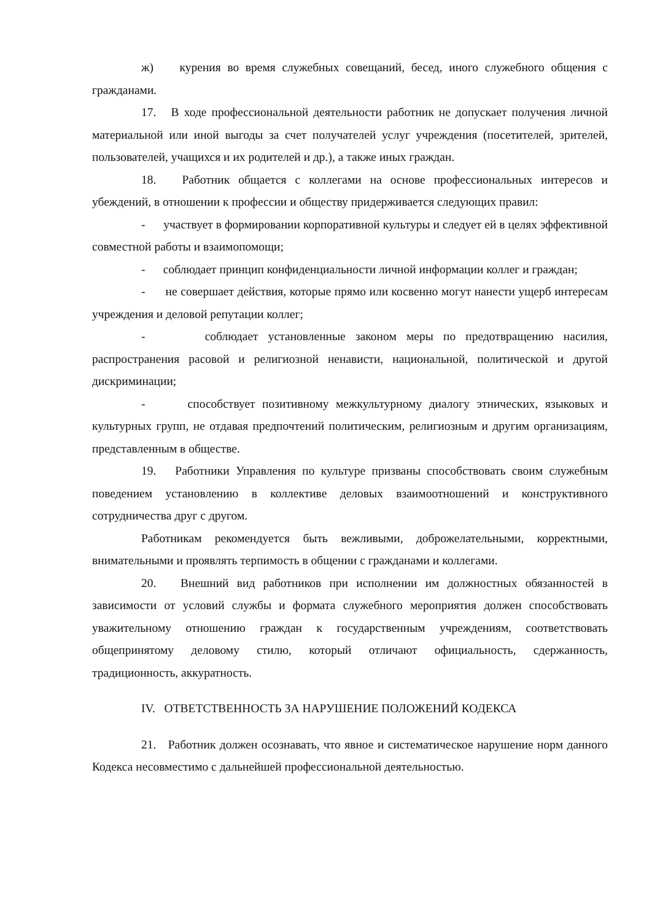ж) курения во время служебных совещаний, бесед, иного служебного общения с гражданами.
17. В ходе профессиональной деятельности работник не допускает получения личной материальной или иной выгоды за счет получателей услуг учреждения (посетителей, зрителей, пользователей, учащихся и их родителей и др.), а также иных граждан.
18. Работник общается с коллегами на основе профессиональных интересов и убеждений, в отношении к профессии и обществу придерживается следующих правил:
- участвует в формировании корпоративной культуры и следует ей в целях эффективной совместной работы и взаимопомощи;
- соблюдает принцип конфиденциальности личной информации коллег и граждан;
- не совершает действия, которые прямо или косвенно могут нанести ущерб интересам учреждения и деловой репутации коллег;
- соблюдает установленные законом меры по предотвращению насилия, распространения расовой и религиозной ненависти, национальной, политической и другой дискриминации;
- способствует позитивному межкультурному диалогу этнических, языковых и культурных групп, не отдавая предпочтений политическим, религиозным и другим организациям, представленным в обществе.
19. Работники Управления по культуре призваны способствовать своим служебным поведением установлению в коллективе деловых взаимоотношений и конструктивного сотрудничества друг с другом.
Работникам рекомендуется быть вежливыми, доброжелательными, корректными, внимательными и проявлять терпимость в общении с гражданами и коллегами.
20. Внешний вид работников при исполнении им должностных обязанностей в зависимости от условий службы и формата служебного мероприятия должен способствовать уважительному отношению граждан к государственным учреждениям, соответствовать общепринятому деловому стилю, который отличают официальность, сдержанность, традиционность, аккуратность.
IV. ОТВЕТСТВЕННОСТЬ ЗА НАРУШЕНИЕ ПОЛОЖЕНИЙ КОДЕКСА
21. Работник должен осознавать, что явное и систематическое нарушение норм данного Кодекса несовместимо с дальнейшей профессиональной деятельностью.